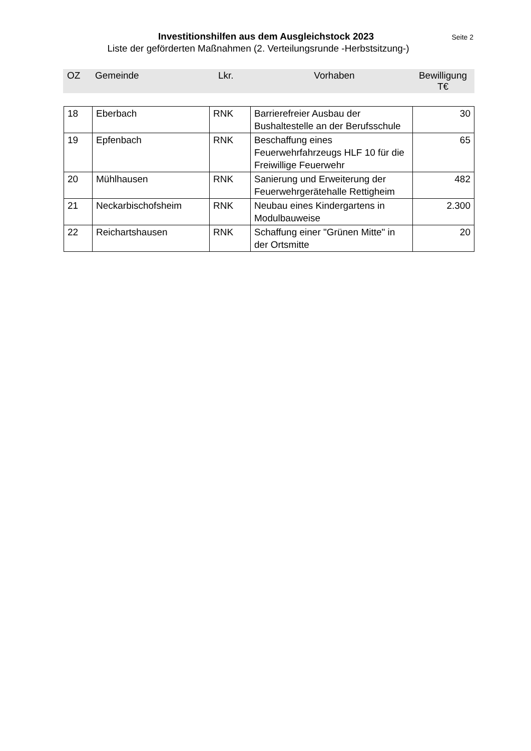Investitionshilfen aus dem Ausgleichstock 2023 Seite 2
Liste der geförderten Maßnahmen (2. Verteilungsrunde -Herbstsitzung-)
| OZ | Gemeinde | Lkr. | Vorhaben | Bewilligung T€ |
| --- | --- | --- | --- | --- |
| 18 | Eberbach | RNK | Barrierefreier Ausbau der Bushaltestelle an der Berufsschule | 30 |
| 19 | Epfenbach | RNK | Beschaffung eines Feuerwehrfahrzeugs HLF 10 für die Freiwillige Feuerwehr | 65 |
| 20 | Mühlhausen | RNK | Sanierung und Erweiterung der Feuerwehrgerätehalle Rettigheim | 482 |
| 21 | Neckarbischofsheim | RNK | Neubau eines Kindergartens in Modulbauweise | 2.300 |
| 22 | Reichartshausen | RNK | Schaffung einer "Grünen Mitte" in der Ortsmitte | 20 |